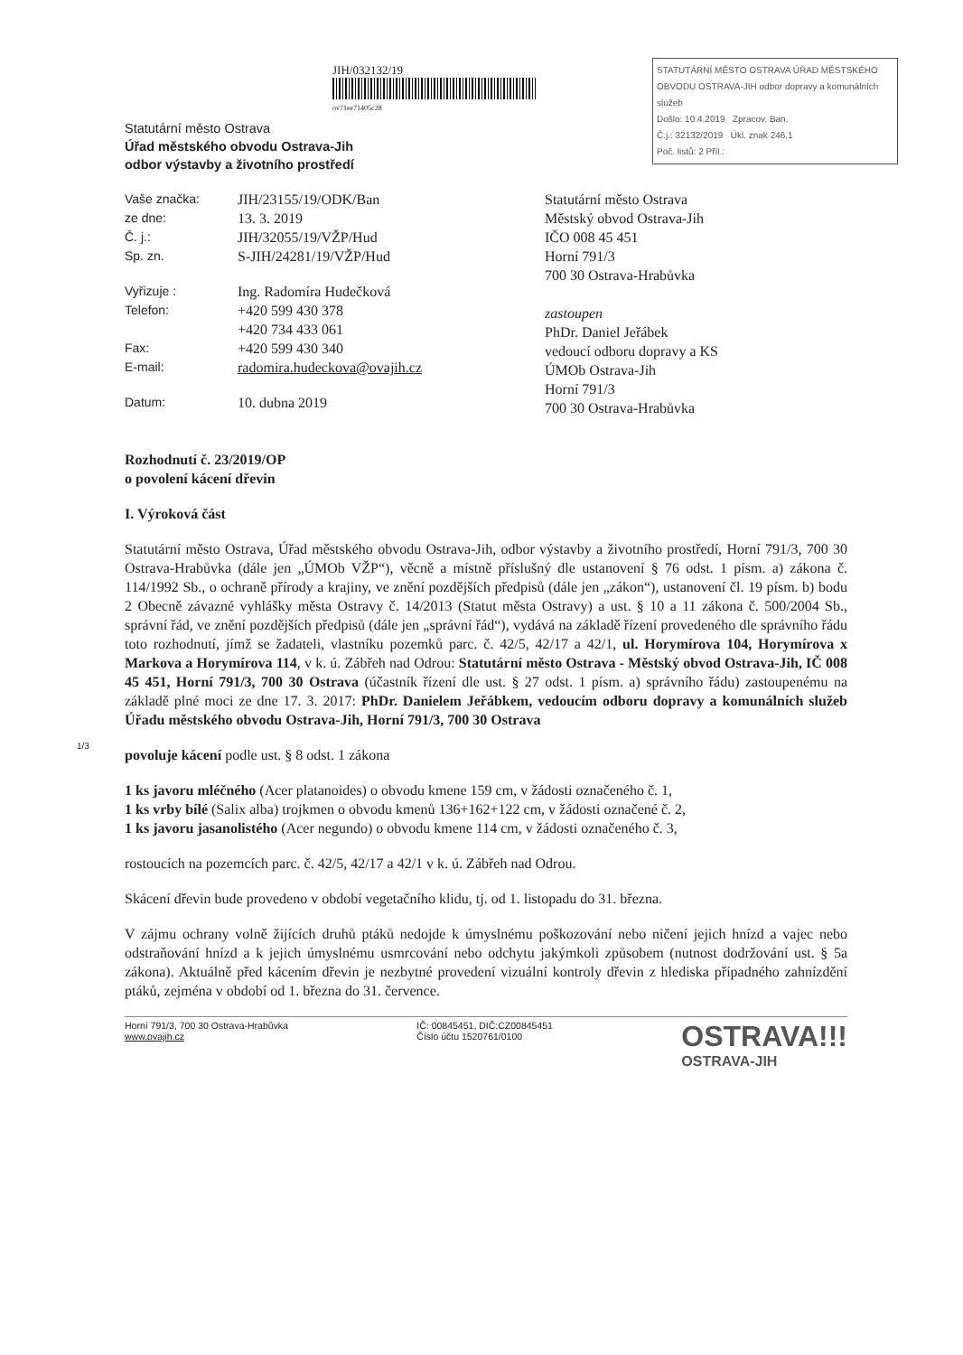STATUTÁRNÍ MĚSTO OSTRAVA ÚŘAD MĚSTSKÉHO OBVODU OSTRAVA-JIH odbor dopravy a komunálních služeb
Došlo: 10.4.2019 Zpracov. Ban.
Č.j.: 32132/2019 Úkl. znak 246.1
Poč. listů: 2 Příl.:
JIH/032132/19
ov71ee71405c28
Statutární město Ostrava
Úřad městského obvodu Ostrava-Jih
odbor výstavby a životního prostředí
Vaše značka: JIH/23155/19/ODK/Ban
ze dne: 13. 3. 2019
Č. j.: JIH/32055/19/VŽP/Hud
Sp. zn. S-JIH/24281/19/VŽP/Hud
Vyřizuje : Ing. Radomíra Hudečková
Telefon: +420 599 430 378
+420 734 433 061
Fax: +420 599 430 340
E-mail: radomira.hudeckova@ovajih.cz
Datum: 10. dubna 2019
Statutární město Ostrava
Městský obvod Ostrava-Jih
IČO 008 45 451
Horní 791/3
700 30 Ostrava-Hrabůvka
zastoupen
PhDr. Daniel Jeřábek
vedoucí odboru dopravy a KS
ÚMOb Ostrava-Jih
Horní 791/3
700 30 Ostrava-Hrabůvka
Rozhodnutí č. 23/2019/OP
o povolení kácení dřevin
I. Výroková část
Statutární město Ostrava, Úřad městského obvodu Ostrava-Jih, odbor výstavby a životního prostředí, Horní 791/3, 700 30 Ostrava-Hrabůvka (dále jen „ÚMOb VŽP“), věcně a místně příslušný dle ustanovení § 76 odst. 1 písm. a) zákona č. 114/1992 Sb., o ochraně přírody a krajiny, ve znění pozdějších předpisů (dále jen „zákon“), ustanovení čl. 19 písm. b) bodu 2 Obecně závazné vyhlášky města Ostravy č. 14/2013 (Statut města Ostravy) a ust. § 10 a 11 zákona č. 500/2004 Sb., správní řád, ve znění pozdějších předpisů (dále jen „správní řád“), vydává na základě řízení provedeného dle správního řádu toto rozhodnutí, jímž se žadateli, vlastníku pozemků parc. č. 42/5, 42/17 a 42/1, ul. Horymírova 104, Horymírova x Markova a Horymírova 114, v k. ú. Zábřeh nad Odrou: Statutární město Ostrava - Městský obvod Ostrava-Jih, IČ 008 45 451, Horní 791/3, 700 30 Ostrava (účastník řízení dle ust. § 27 odst. 1 písm. a) správního řádu) zastoupenému na základě plné moci ze dne 17. 3. 2017: PhDr. Danielem Jeřábkem, vedoucím odboru dopravy a komunálních služeb Úřadu městského obvodu Ostrava-Jih, Horní 791/3, 700 30 Ostrava
povoluje kácení podle ust. § 8 odst. 1 zákona
1 ks javoru mléčného (Acer platanoides) o obvodu kmene 159 cm, v žádosti označeného č. 1,
1 ks vrby bílé (Salix alba) trojkmen o obvodu kmenů 136+162+122 cm, v žádosti označené č. 2,
1 ks javoru jasanolistého (Acer negundo) o obvodu kmene 114 cm, v žádosti označeného č. 3,
rostoucích na pozemcích parc. č. 42/5, 42/17 a 42/1 v k. ú. Zábřeh nad Odrou.
Skácení dřevin bude provedeno v období vegetačního klidu, tj. od 1. listopadu do 31. března.
V zájmu ochrany volně žijících druhů ptáků nedojde k úmyslnému poškozování nebo ničení jejich hnízd a vajec nebo odstraňování hnízd a k jejich úmyslnému usmrcování nebo odchytu jakýmkoli způsobem (nutnost dodržování ust. § 5a zákona). Aktuálně před kácením dřevin je nezbytné provedení vizuální kontroly dřevin z hlediska případného zahnízdění ptáků, zejména v období od 1. března do 31. července.
Horní 791/3, 700 30 Ostrava-Hrabůvka
www.ovajih.cz
IČ: 00845451, DIČ:CZ00845451
Číslo účtu 1520761/0100
OSTRAVA!!!
OSTRAVA-JIH
1/3